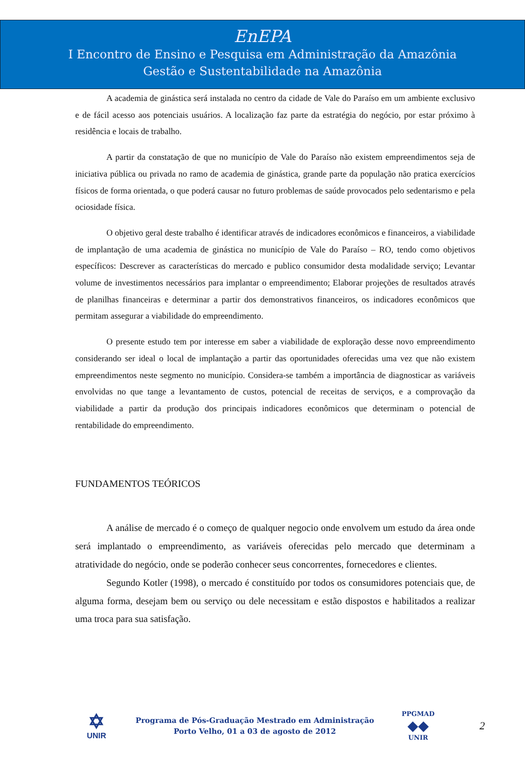EnEPA
I Encontro de Ensino e Pesquisa em Administração da Amazônia
Gestão e Sustentabilidade na Amazônia
A academia de ginástica será instalada no centro da cidade de Vale do Paraíso em um ambiente exclusivo e de fácil acesso aos potenciais usuários. A localização faz parte da estratégia do negócio, por estar próximo à residência e locais de trabalho.
A partir da constatação de que no município de Vale do Paraíso não existem empreendimentos seja de iniciativa pública ou privada no ramo de academia de ginástica, grande parte da população não pratica exercícios físicos de forma orientada, o que poderá causar no futuro problemas de saúde provocados pelo sedentarismo e pela ociosidade física.
O objetivo geral deste trabalho é identificar através de indicadores econômicos e financeiros, a viabilidade de implantação de uma academia de ginástica no município de Vale do Paraíso – RO, tendo como objetivos específicos: Descrever as características do mercado e publico consumidor desta modalidade serviço; Levantar volume de investimentos necessários para implantar o empreendimento; Elaborar projeções de resultados através de planilhas financeiras e determinar a partir dos demonstrativos financeiros, os indicadores econômicos que permitam assegurar a viabilidade do empreendimento.
O presente estudo tem por interesse em saber a viabilidade de exploração desse novo empreendimento considerando ser ideal o local de implantação a partir das oportunidades oferecidas uma vez que não existem empreendimentos neste segmento no município. Considera-se também a importância de diagnosticar as variáveis envolvidas no que tange a levantamento de custos, potencial de receitas de serviços, e a comprovação da viabilidade a partir da produção dos principais indicadores econômicos que determinam o potencial de rentabilidade do empreendimento.
FUNDAMENTOS TEÓRICOS
A análise de mercado é o começo de qualquer negocio onde envolvem um estudo da área onde será implantado o empreendimento, as variáveis oferecidas pelo mercado que determinam a atratividade do negócio, onde se poderão conhecer seus concorrentes, fornecedores e clientes.
Segundo Kotler (1998), o mercado é constituído por todos os consumidores potenciais que, de alguma forma, desejam bem ou serviço ou dele necessitam e estão dispostos e habilitados a realizar uma troca para sua satisfação.
✡
UNIR
Programa de Pós-Graduação Mestrado em Administração
Porto Velho, 01 a 03 de agosto de 2012
PPGMAD
◆◆
UNIR
2